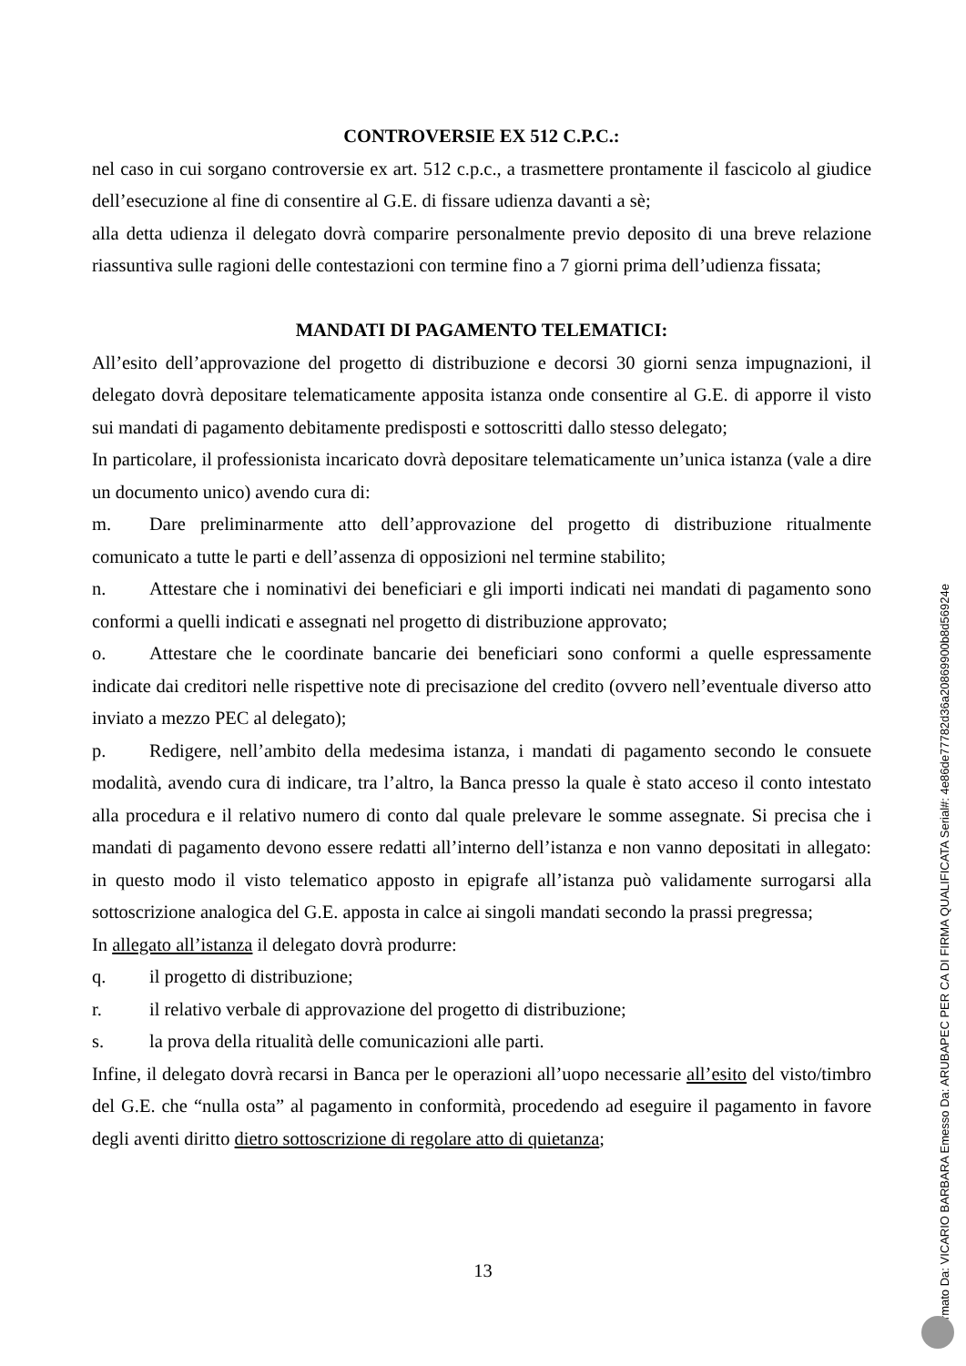CONTROVERSIE EX 512 C.P.C.:
nel caso in cui sorgano controversie ex art. 512 c.p.c., a trasmettere prontamente il fascicolo al giudice dell’esecuzione al fine di consentire al G.E. di fissare udienza davanti a sè;
alla detta udienza il delegato dovrà comparire personalmente previo deposito di una breve relazione riassuntiva sulle ragioni delle contestazioni con termine fino a 7 giorni prima dell’udienza fissata;
MANDATI DI PAGAMENTO TELEMATICI:
All’esito dell’approvazione del progetto di distribuzione e decorsi 30 giorni senza impugnazioni, il delegato dovrà depositare telematicamente apposita istanza onde consentire al G.E. di apporre il visto sui mandati di pagamento debitamente predisposti e sottoscritti dallo stesso delegato;
In particolare, il professionista incaricato dovrà depositare telematicamente un’unica istanza (vale a dire un documento unico) avendo cura di:
m. Dare preliminarmente atto dell’approvazione del progetto di distribuzione ritualmente comunicato a tutte le parti e dell’assenza di opposizioni nel termine stabilito;
n. Attestare che i nominativi dei beneficiari e gli importi indicati nei mandati di pagamento sono conformi a quelli indicati e assegnati nel progetto di distribuzione approvato;
o. Attestare che le coordinate bancarie dei beneficiari sono conformi a quelle espressamente indicate dai creditori nelle rispettive note di precisazione del credito (ovvero nell’eventuale diverso atto inviato a mezzo PEC al delegato);
p. Redigere, nell’ambito della medesima istanza, i mandati di pagamento secondo le consuete modalità, avendo cura di indicare, tra l’altro, la Banca presso la quale è stato acceso il conto intestato alla procedura e il relativo numero di conto dal quale prelevare le somme assegnate. Si precisa che i mandati di pagamento devono essere redatti all’interno dell’istanza e non vanno depositati in allegato: in questo modo il visto telematico apposto in epigrafe all’istanza può validamente surrogarsi alla sottoscrizione analogica del G.E. apposta in calce ai singoli mandati secondo la prassi pregressa;
In allegato all’istanza il delegato dovrà produrre:
q. il progetto di distribuzione;
r. il relativo verbale di approvazione del progetto di distribuzione;
s. la prova della ritualità delle comunicazioni alle parti.
Infine, il delegato dovrà recarsi in Banca per le operazioni all’uopo necessarie all’esito del visto/timbro del G.E. che “nulla osta” al pagamento in conformità, procedendo ad eseguire il pagamento in favore degli aventi diritto dietro sottoscrizione di regolare atto di quietanza;
13
Firmato Da: VICARIO BARBARA Emesso Da: ARUBAPEC PER CA DI FIRMA QUALIFICATA Serial#: 4e86de77782d36a20869900b8d56924e